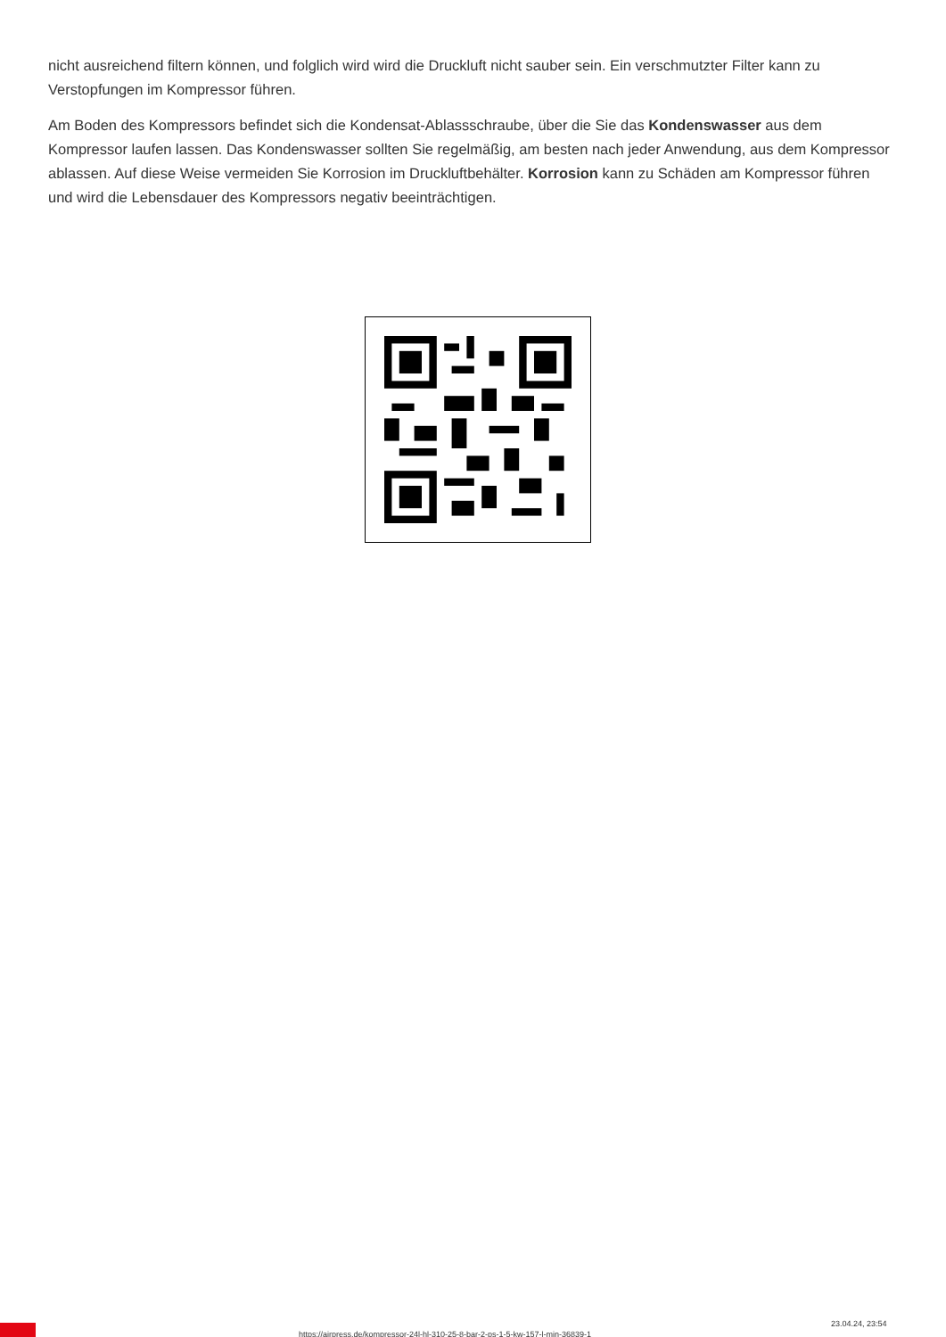nicht ausreichend filtern können, und folglich wird wird die Druckluft nicht sauber sein. Ein verschmutzter Filter kann zu Verstopfungen im Kompressor führen.
Am Boden des Kompressors befindet sich die Kondensat-Ablassschraube, über die Sie das Kondenswasser aus dem Kompressor laufen lassen. Das Kondenswasser sollten Sie regelmäßig, am besten nach jeder Anwendung, aus dem Kompressor ablassen. Auf diese Weise vermeiden Sie Korrosion im Druckluftbehälter. Korrosion kann zu Schäden am Kompressor führen und wird die Lebensdauer des Kompressors negativ beeinträchtigen.
https://airpress.de/kompressor-24l-hl-310-25-8-bar-2-ps-1-5-kw-157-l-min-36839-1
23.04.24, 23:54